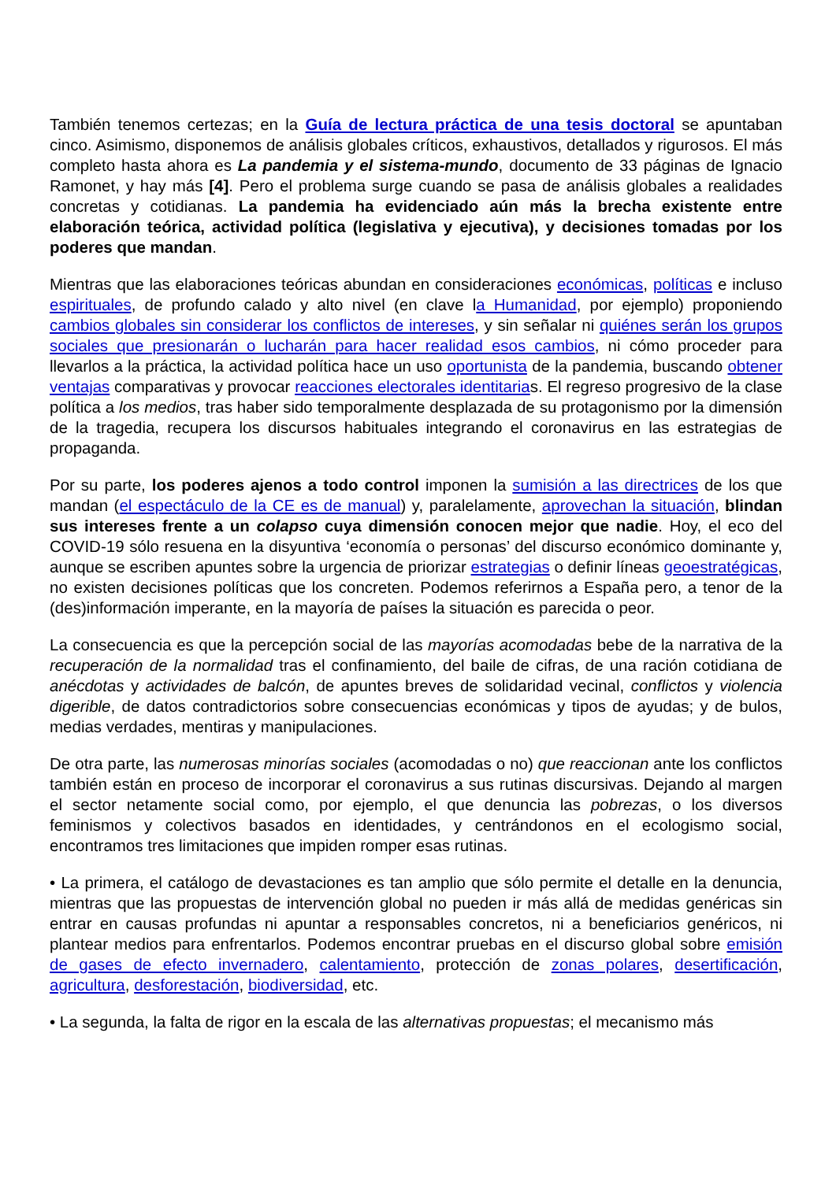También tenemos certezas; en la Guía de lectura práctica de una tesis doctoral se apuntaban cinco. Asimismo, disponemos de análisis globales críticos, exhaustivos, detallados y rigurosos. El más completo hasta ahora es La pandemia y el sistema-mundo, documento de 33 páginas de Ignacio Ramonet, y hay más [4]. Pero el problema surge cuando se pasa de análisis globales a realidades concretas y cotidianas. La pandemia ha evidenciado aún más la brecha existente entre elaboración teórica, actividad política (legislativa y ejecutiva), y decisiones tomadas por los poderes que mandan.
Mientras que las elaboraciones teóricas abundan en consideraciones económicas, políticas e incluso espirituales, de profundo calado y alto nivel (en clave la Humanidad, por ejemplo) proponiendo cambios globales sin considerar los conflictos de intereses, y sin señalar ni quiénes serán los grupos sociales que presionarán o lucharán para hacer realidad esos cambios, ni cómo proceder para llevarlos a la práctica, la actividad política hace un uso oportunista de la pandemia, buscando obtener ventajas comparativas y provocar reacciones electorales identitarias. El regreso progresivo de la clase política a los medios, tras haber sido temporalmente desplazada de su protagonismo por la dimensión de la tragedia, recupera los discursos habituales integrando el coronavirus en las estrategias de propaganda.
Por su parte, los poderes ajenos a todo control imponen la sumisión a las directrices de los que mandan (el espectáculo de la CE es de manual) y, paralelamente, aprovechan la situación, blindan sus intereses frente a un colapso cuya dimensión conocen mejor que nadie. Hoy, el eco del COVID-19 sólo resuena en la disyuntiva ‘economía o personas’ del discurso económico dominante y, aunque se escriben apuntes sobre la urgencia de priorizar estrategias o definir líneas geoestratégicas, no existen decisiones políticas que los concreten. Podemos referirnos a España pero, a tenor de la (des)información imperante, en la mayoría de países la situación es parecida o peor.
La consecuencia es que la percepción social de las mayorías acomodadas bebe de la narrativa de la recuperación de la normalidad tras el confinamiento, del baile de cifras, de una ración cotidiana de anécdotas y actividades de balcón, de apuntes breves de solidaridad vecinal, conflictos y violencia digerible, de datos contradictorios sobre consecuencias económicas y tipos de ayudas; y de bulos, medias verdades, mentiras y manipulaciones.
De otra parte, las numerosas minorías sociales (acomodadas o no) que reaccionan ante los conflictos también están en proceso de incorporar el coronavirus a sus rutinas discursivas. Dejando al margen el sector netamente social como, por ejemplo, el que denuncia las pobrezas, o los diversos feminismos y colectivos basados en identidades, y centrándonos en el ecologismo social, encontramos tres limitaciones que impiden romper esas rutinas.
• La primera, el catálogo de devastaciones es tan amplio que sólo permite el detalle en la denuncia, mientras que las propuestas de intervención global no pueden ir más allá de medidas genéricas sin entrar en causas profundas ni apuntar a responsables concretos, ni a beneficiarios genéricos, ni plantear medios para enfrentarlos. Podemos encontrar pruebas en el discurso global sobre emisión de gases de efecto invernadero, calentamiento, protección de zonas polares, desertificación, agricultura, desforestación, biodiversidad, etc.
• La segunda, la falta de rigor en la escala de las alternativas propuestas; el mecanismo más